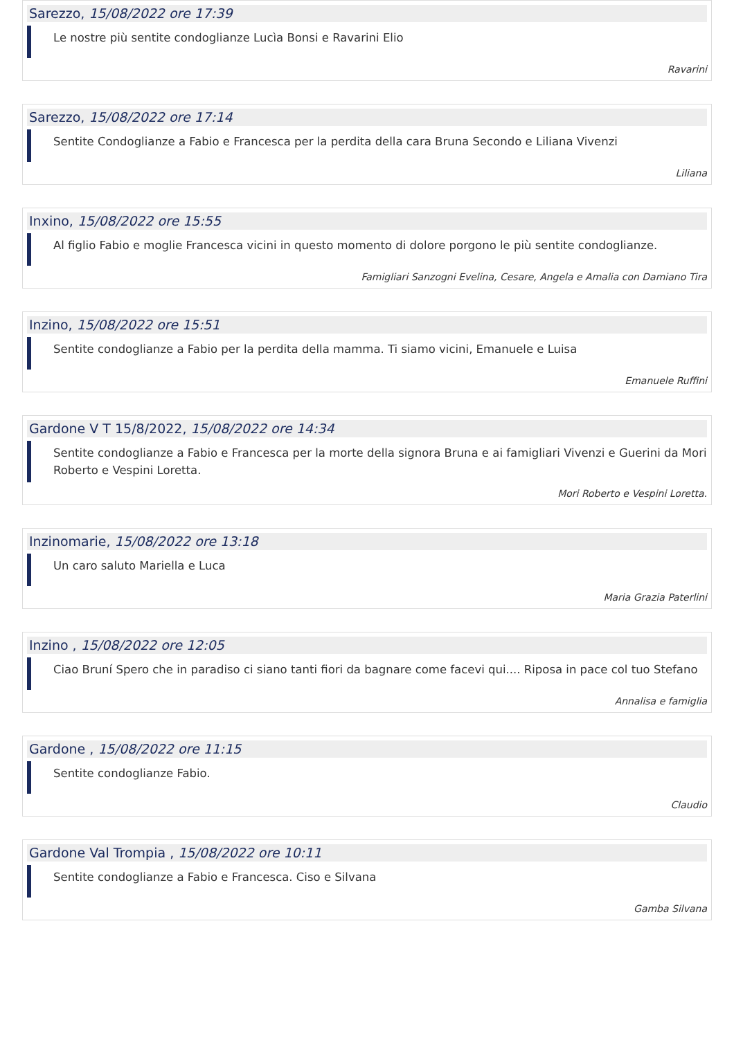Sarezzo, 15/08/2022 ore 17:39
Le nostre più sentite condoglianze Lucìa Bonsi e Ravarini Elio
Ravarini
Sarezzo, 15/08/2022 ore 17:14
Sentite Condoglianze a Fabio e Francesca per la perdita della cara Bruna Secondo e Liliana Vivenzi
Liliana
Inxino, 15/08/2022 ore 15:55
Al figlio Fabio e moglie Francesca vicini in questo momento di dolore porgono le più sentite condoglianze.
Famigliari Sanzogni Evelina, Cesare, Angela e Amalia con Damiano Tira
Inzino, 15/08/2022 ore 15:51
Sentite condoglianze a Fabio per la perdita della mamma. Ti siamo vicini, Emanuele e Luisa
Emanuele Ruffini
Gardone V T 15/8/2022, 15/08/2022 ore 14:34
Sentite condoglianze a Fabio e Francesca per la morte della signora Bruna e ai famigliari Vivenzi e Guerini da Mori Roberto e Vespini Loretta.
Mori Roberto e Vespini Loretta.
Inzinomarie, 15/08/2022 ore 13:18
Un caro saluto Mariella e Luca
Maria Grazia Paterlini
Inzino , 15/08/2022 ore 12:05
Ciao Bruní Spero che in paradiso ci siano tanti fiori da bagnare come facevi qui.... Riposa in pace col tuo Stefano
Annalisa e famiglia
Gardone , 15/08/2022 ore 11:15
Sentite condoglianze Fabio.
Claudio
Gardone Val Trompia , 15/08/2022 ore 10:11
Sentite condoglianze a Fabio e Francesca. Ciso e Silvana
Gamba Silvana